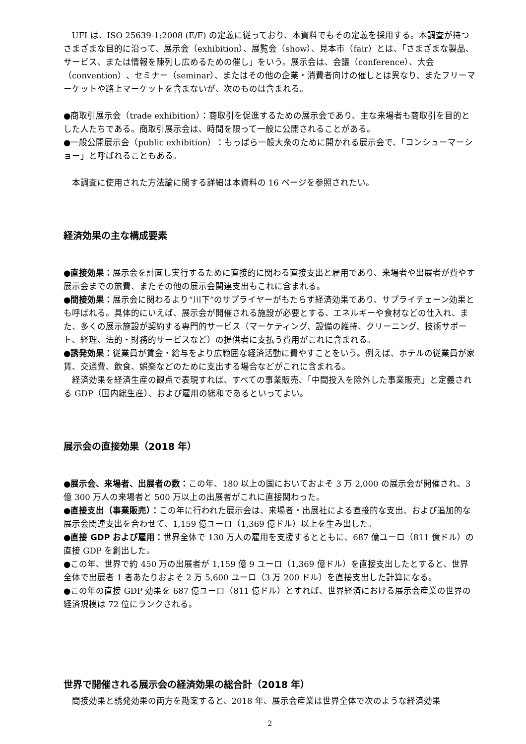UFI は、ISO 25639-1:2008 (E/F) の定義に従っており、本資料でもその定義を採用する。本調査が持つさまざまな目的に沿って、展示会（exhibition）、展覧会（show）、見本市（fair）とは、「さまざまな製品、サービス、または情報を陳列し広めるための催し」をいう。展示会は、会議（conference）、大会（convention）、セミナー（seminar）、またはその他の企業・消費者向けの催しとは異なり、またフリーマーケットや路上マーケットを含まないが、次のものは含まれる。
●商取引展示会（trade exhibition）：商取引を促進するための展示会であり、主な来場者も商取引を目的とした人たちである。商取引展示会は、時間を限って一般に公開されることがある。
●一般公開展示会（public exhibition）：もっぱら一般大衆のために開かれる展示会で、「コンシューマーショー」と呼ばれることもある。
本調査に使用された方法論に関する詳細は本資料の 16 ページを参照されたい。
経済効果の主な構成要素
●直接効果：展示会を計画し実行するために直接的に関わる直接支出と雇用であり、来場者や出展者が費やす展示会までの旅費、またその他の展示会関連支出もこれに含まれる。
●間接効果：展示会に関わるより“川下”のサプライヤーがもたらす経済効果であり、サプライチェーン効果とも呼ばれる。具体的にいえば、展示会が開催される施設が必要とする、エネルギーや食材などの仕入れ、また、多くの展示施設が契約する専門的サービス（マーケティング、設備の維持、クリーニング、技術サポート、経理、法的・財務的サービスなど）の提供者に支払う費用がこれに含まれる。
●誘発効果：従業員が賃金・給与をより広範囲な経済活動に費やすことをいう。例えば、ホテルの従業員が家賃、交通費、飲食、娯楽などのために支出する場合などがこれに含まれる。
経済効果を経済生産の観点で表現すれば、すべての事業販売、「中間投入を除外した事業販売」と定義される GDP（国内総生産）、および雇用の総和であるといってよい。
展示会の直接効果（2018 年）
●展示会、来場者、出展者の数：この年、180 以上の国においておよそ 3 万 2,000 の展示会が開催され、3 億 300 万人の来場者と 500 万以上の出展者がこれに直接関わった。
●直接支出（事業販売）：この年に行われた展示会は、来場者・出展社による直接的な支出、および追加的な展示会関連支出を合わせて、1,159 億ユーロ（1,369 億ドル）以上を生み出した。
●直接 GDP および雇用：世界全体で 130 万人の雇用を支援するとともに、687 億ユーロ（811 億ドル）の直接 GDP を創出した。
●この年、世界で約 450 万の出展者が 1,159 億 9 ユーロ（1,369 億ドル）を直接支出したとすると、世界全体で出展者 1 者あたりおよそ 2 万 5,600 ユーロ（3 万 200 ドル）を直接支出した計算になる。
●この年の直接 GDP 効果を 687 億ユーロ（811 億ドル）とすれば、世界経済における展示会産業の世界の経済規模は 72 位にランクされる。
世界で開催される展示会の経済効果の総合計（2018 年）
間接効果と誘発効果の両方を勘案すると、2018 年、展示会産業は世界全体で次のような経済効果
2